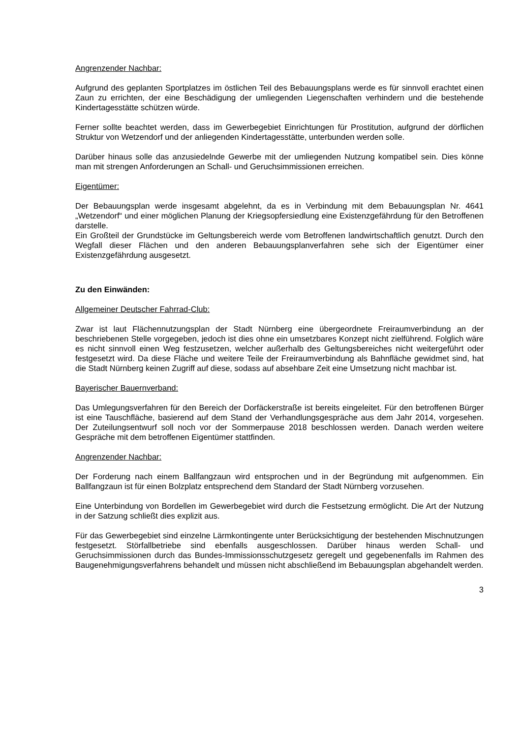Angrenzender Nachbar:
Aufgrund des geplanten Sportplatzes im östlichen Teil des Bebauungsplans werde es für sinnvoll erachtet einen Zaun zu errichten, der eine Beschädigung der umliegenden Liegenschaften verhindern und die bestehende Kindertagesstätte schützen würde.
Ferner sollte beachtet werden, dass im Gewerbegebiet Einrichtungen für Prostitution, aufgrund der dörflichen Struktur von Wetzendorf und der anliegenden Kindertagesstätte, unterbunden werden solle.
Darüber hinaus solle das anzusiedelnde Gewerbe mit der umliegenden Nutzung kompatibel sein. Dies könne man mit strengen Anforderungen an Schall- und Geruchsimmissionen erreichen.
Eigentümer:
Der Bebauungsplan werde insgesamt abgelehnt, da es in Verbindung mit dem Bebauungsplan Nr. 4641 „Wetzendorf“ und einer möglichen Planung der Kriegsopfersiedlung eine Existenzgefährdung für den Betroffenen darstelle.
Ein Großteil der Grundstücke im Geltungsbereich werde vom Betroffenen landwirtschaftlich genutzt. Durch den Wegfall dieser Flächen und den anderen Bebauungsplanverfahren sehe sich der Eigentümer einer Existenzgefährdung ausgesetzt.
Zu den Einwänden:
Allgemeiner Deutscher Fahrrad-Club:
Zwar ist laut Flächennutzungsplan der Stadt Nürnberg eine übergeordnete Freiraumverbindung an der beschriebenen Stelle vorgegeben, jedoch ist dies ohne ein umsetzbares Konzept nicht zielführend. Folglich wäre es nicht sinnvoll einen Weg festzusetzen, welcher außerhalb des Geltungsbereiches nicht weitergeführt oder festgesetzt wird. Da diese Fläche und weitere Teile der Freiraumverbindung als Bahnfläche gewidmet sind, hat die Stadt Nürnberg keinen Zugriff auf diese, sodass auf absehbare Zeit eine Umsetzung nicht machbar ist.
Bayerischer Bauernverband:
Das Umlegungsverfahren für den Bereich der Dorfäckerstraße ist bereits eingeleitet. Für den betroffenen Bürger ist eine Tauschfläche, basierend auf dem Stand der Verhandlungsgespräche aus dem Jahr 2014, vorgesehen. Der Zuteilungsentwurf soll noch vor der Sommerpause 2018 beschlossen werden. Danach werden weitere Gespräche mit dem betroffenen Eigentümer stattfinden.
Angrenzender Nachbar:
Der Forderung nach einem Ballfangzaun wird entsprochen und in der Begründung mit aufgenommen. Ein Ballfangzaun ist für einen Bolzplatz entsprechend dem Standard der Stadt Nürnberg vorzusehen.
Eine Unterbindung von Bordellen im Gewerbegebiet wird durch die Festsetzung ermöglicht. Die Art der Nutzung in der Satzung schließt dies explizit aus.
Für das Gewerbegebiet sind einzelne Lärmkontingente unter Berücksichtigung der bestehenden Mischnutzungen festgesetzt. Störfallbetriebe sind ebenfalls ausgeschlossen. Darüber hinaus werden Schall- und Geruchsimmissionen durch das Bundes-Immissionsschutzgesetz geregelt und gegebenenfalls im Rahmen des Baugenehmigungsverfahrens behandelt und müssen nicht abschließend im Bebauungsplan abgehandelt werden.
3